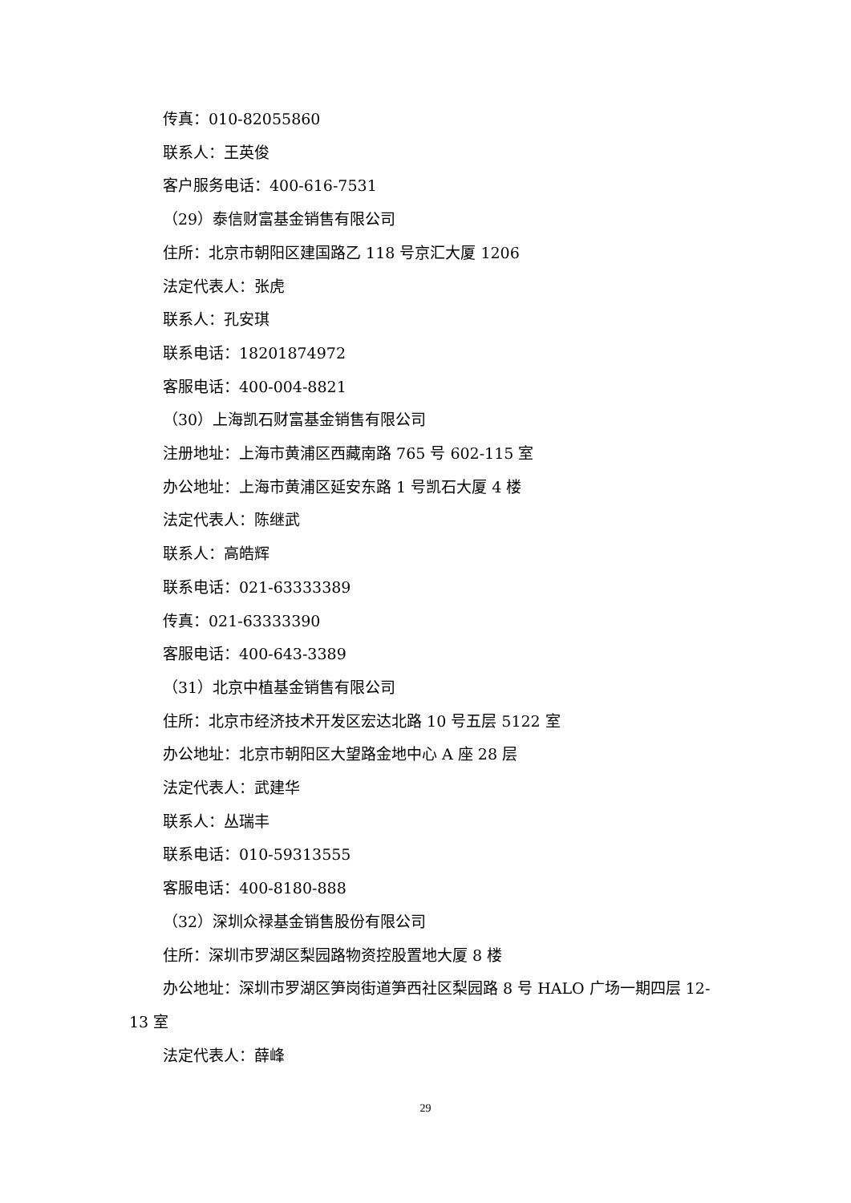传真：010-82055860
联系人：王英俊
客户服务电话：400-616-7531
（29）泰信财富基金销售有限公司
住所：北京市朝阳区建国路乙 118 号京汇大厦 1206
法定代表人：张虎
联系人：孔安琪
联系电话：18201874972
客服电话：400-004-8821
（30）上海凯石财富基金销售有限公司
注册地址：上海市黄浦区西藏南路 765 号 602-115 室
办公地址：上海市黄浦区延安东路 1 号凯石大厦 4 楼
法定代表人：陈继武
联系人：高皓辉
联系电话：021-63333389
传真：021-63333390
客服电话：400-643-3389
（31）北京中植基金销售有限公司
住所：北京市经济技术开发区宏达北路 10 号五层 5122 室
办公地址：北京市朝阳区大望路金地中心 A 座 28 层
法定代表人：武建华
联系人：丛瑞丰
联系电话：010-59313555
客服电话：400-8180-888
（32）深圳众禄基金销售股份有限公司
住所：深圳市罗湖区梨园路物资控股置地大厦 8 楼
办公地址：深圳市罗湖区笋岗街道笋西社区梨园路 8 号 HALO 广场一期四层 12-13 室
法定代表人：薛峰
29